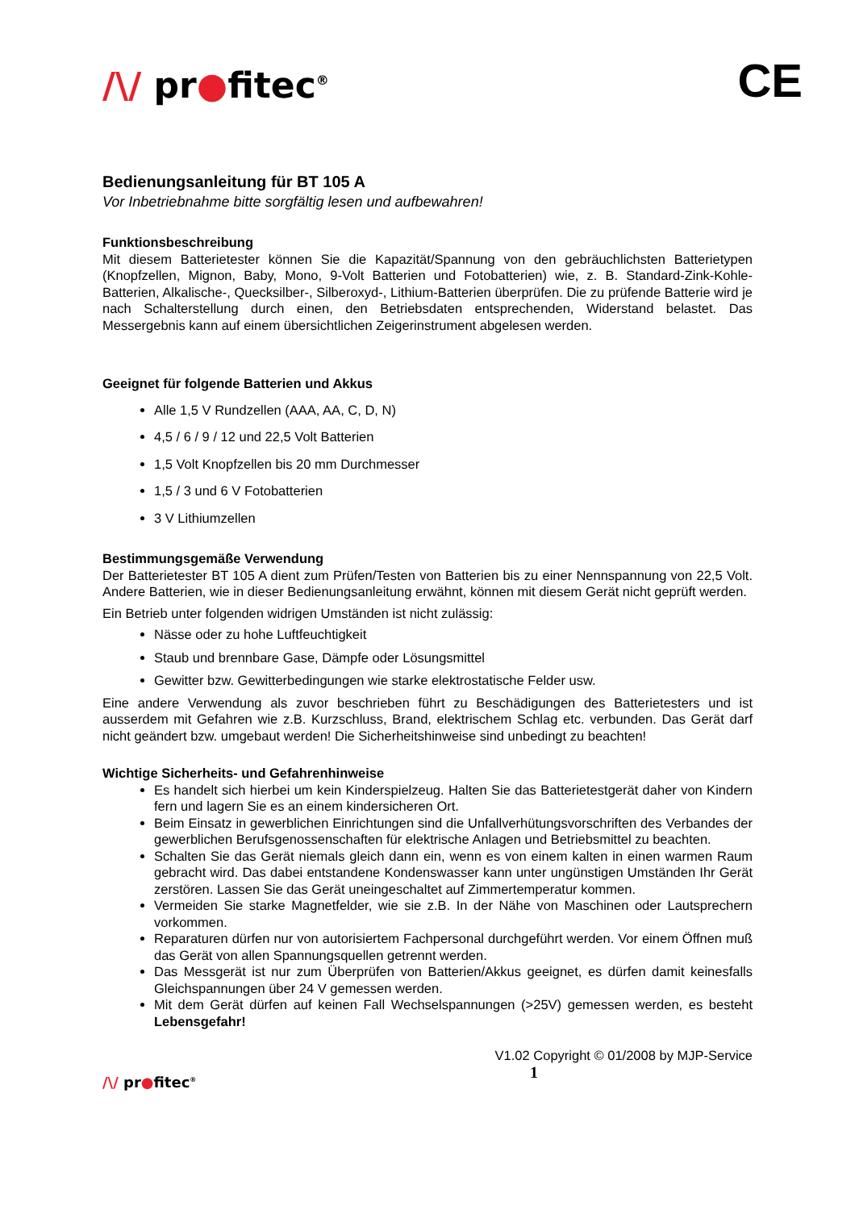/\/ pr●fitec<sup>®</sup>
CE
Bedienungsanleitung für BT 105 A
Vor Inbetriebnahme bitte sorgfältig lesen und aufbewahren!
Funktionsbeschreibung
Mit diesem Batterietester können Sie die Kapazität/Spannung von den gebräuchlichsten Batterietypen (Knopfzellen, Mignon, Baby, Mono, 9-Volt Batterien und Fotobatterien) wie, z. B. Standard-Zink-Kohle-Batterien, Alkalische-, Quecksilber-, Silberoxyd-, Lithium-Batterien überprüfen. Die zu prüfende Batterie wird je nach Schalterstellung durch einen, den Betriebsdaten entsprechenden, Widerstand belastet. Das Messergebnis kann auf einem übersichtlichen Zeigerinstrument abgelesen werden.
Geeignet für folgende Batterien und Akkus
Alle 1,5 V Rundzellen (AAA, AA, C, D, N)
4,5 / 6 / 9 / 12 und 22,5 Volt Batterien
1,5 Volt Knopfzellen bis 20 mm Durchmesser
1,5 / 3 und 6 V Fotobatterien
3 V Lithiumzellen
Bestimmungsgemäße Verwendung
Der Batterietester BT 105 A dient zum Prüfen/Testen von Batterien bis zu einer Nennspannung von 22,5 Volt. Andere Batterien, wie in dieser Bedienungsanleitung erwähnt, können mit diesem Gerät nicht geprüft werden.
Ein Betrieb unter folgenden widrigen Umständen ist nicht zulässig:
Nässe oder zu hohe Luftfeuchtigkeit
Staub und brennbare Gase, Dämpfe oder Lösungsmittel
Gewitter bzw. Gewitterbedingungen wie starke elektrostatische Felder usw.
Eine andere Verwendung als zuvor beschrieben führt zu Beschädigungen des Batterietesters und ist ausserdem mit Gefahren wie z.B. Kurzschluss, Brand, elektrischem Schlag etc. verbunden. Das Gerät darf nicht geändert bzw. umgebaut werden! Die Sicherheitshinweise sind unbedingt zu beachten!
Wichtige Sicherheits- und Gefahrenhinweise
Es handelt sich hierbei um kein Kinderspielzeug. Halten Sie das Batterietestgerät daher von Kindern fern und lagern Sie es an einem kindersicheren Ort.
Beim Einsatz in gewerblichen Einrichtungen sind die Unfallverhütungsvorschriften des Verbandes der gewerblichen Berufsgenossenschaften für elektrische Anlagen und Betriebsmittel zu beachten.
Schalten Sie das Gerät niemals gleich dann ein, wenn es von einem kalten in einen warmen Raum gebracht wird. Das dabei entstandene Kondenswasser kann unter ungünstigen Umständen Ihr Gerät zerstören. Lassen Sie das Gerät uneingeschaltet auf Zimmertemperatur kommen.
Vermeiden Sie starke Magnetfelder, wie sie z.B. In der Nähe von Maschinen oder Lautsprechern vorkommen.
Reparaturen dürfen nur von autorisiertem Fachpersonal durchgeführt werden. Vor einem Öffnen muß das Gerät von allen Spannungsquellen getrennt werden.
Das Messgerät ist nur zum Überprüfen von Batterien/Akkus geeignet, es dürfen damit keinesfalls Gleichspannungen über 24 V gemessen werden.
Mit dem Gerät dürfen auf keinen Fall Wechselspannungen (>25V) gemessen werden, es besteht Lebensgefahr!
V1.02 Copyright © 01/2008 by MJP-Service
/\/ pr●fitec<sup>®</sup>
1